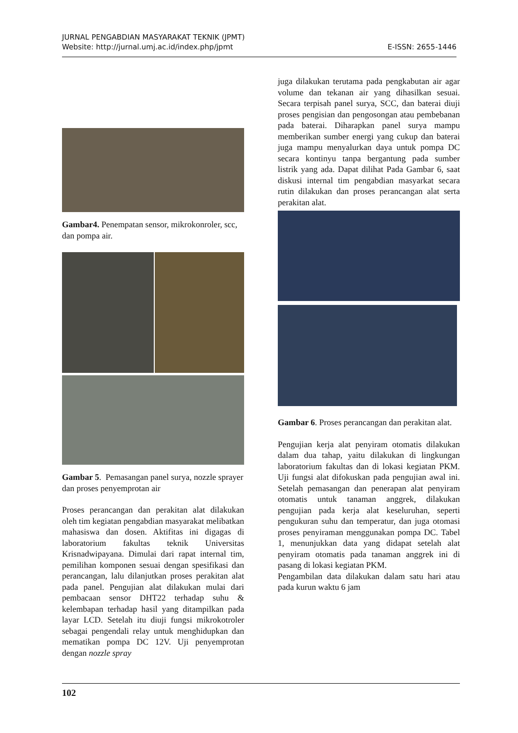JURNAL PENGABDIAN MASYARAKAT TEKNIK (JPMT)
Website: http://jurnal.umj.ac.id/index.php/jpmt E-ISSN: 2655-1446
Gambar4. Penempatan sensor, mikrokonroler, scc, dan pompa air.
Gambar 5. Pemasangan panel surya, nozzle sprayer dan proses penyemprotan air
Proses perancangan dan perakitan alat dilakukan oleh tim kegiatan pengabdian masyarakat melibatkan mahasiswa dan dosen. Aktifitas ini digagas di laboratorium fakultas teknik Universitas Krisnadwipayana. Dimulai dari rapat internal tim, pemilihan komponen sesuai dengan spesifikasi dan perancangan, lalu dilanjutkan proses perakitan alat pada panel. Pengujian alat dilakukan mulai dari pembacaan sensor DHT22 terhadap suhu & kelembapan terhadap hasil yang ditampilkan pada layar LCD. Setelah itu diuji fungsi mikrokotroler sebagai pengendali relay untuk menghidupkan dan mematikan pompa DC 12V. Uji penyemprotan dengan nozzle spray
juga dilakukan terutama pada pengkabutan air agar volume dan tekanan air yang dihasilkan sesuai. Secara terpisah panel surya, SCC, dan baterai diuji proses pengisian dan pengosongan atau pembebanan pada baterai. Diharapkan panel surya mampu memberikan sumber energi yang cukup dan baterai juga mampu menyalurkan daya untuk pompa DC secara kontinyu tanpa bergantung pada sumber listrik yang ada. Dapat dilihat Pada Gambar 6, saat diskusi internal tim pengabdian masyarkat secara rutin dilakukan dan proses perancangan alat serta perakitan alat.
Gambar 6. Proses perancangan dan perakitan alat.
Pengujian kerja alat penyiram otomatis dilakukan dalam dua tahap, yaitu dilakukan di lingkungan laboratorium fakultas dan di lokasi kegiatan PKM. Uji fungsi alat difokuskan pada pengujian awal ini. Setelah pemasangan dan penerapan alat penyiram otomatis untuk tanaman anggrek, dilakukan pengujian pada kerja alat keseluruhan, seperti pengukuran suhu dan temperatur, dan juga otomasi proses penyiraman menggunakan pompa DC. Tabel 1, menunjukkan data yang didapat setelah alat penyiram otomatis pada tanaman anggrek ini di pasang di lokasi kegiatan PKM.
Pengambilan data dilakukan dalam satu hari atau pada kurun waktu 6 jam
102